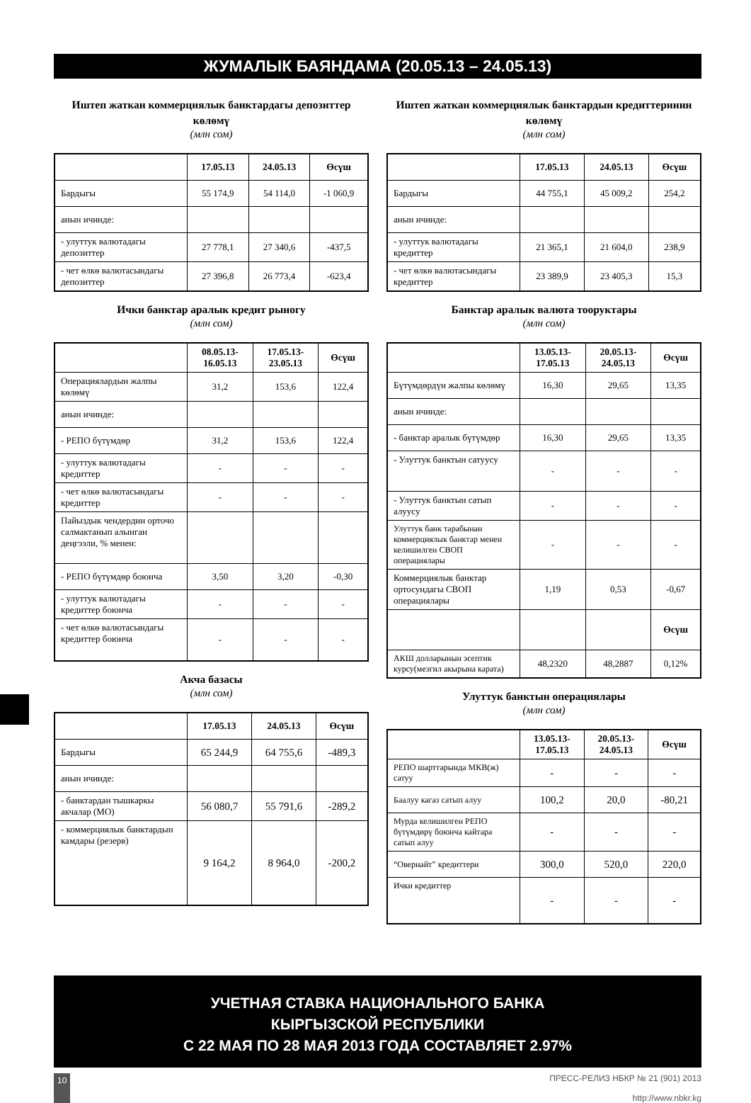ЖУМАЛЫК БАЯНДАМА (20.05.13 – 24.05.13)
Иштеп жаткан коммерциялык банктардагы депозиттер көлөмү
(млн сом)
| | 17.05.13 | 24.05.13 | Өсүш |
| --- | --- | --- | --- |
| Бардыгы | 55 174,9 | 54 114,0 | -1 060,9 |
| анын ичинде: | | | |
| - улуттук валютадагы депозиттер | 27 778,1 | 27 340,6 | -437,5 |
| - чет өлкө валютасындагы депозиттер | 27 396,8 | 26 773,4 | -623,4 |
Ички банктар аралык кредит рыногу
(млн сом)
| | 08.05.13- 16.05.13 | 17.05.13- 23.05.13 | Өсүш |
| --- | --- | --- | --- |
| Операциялардын жалпы көлөмү | 31,2 | 153,6 | 122,4 |
| анын ичинде: | | | |
| - РЕПО бүтүмдөр | 31,2 | 153,6 | 122,4 |
| - улуттук валютадагы кредиттер | - | - | - |
| - чет өлкө валютасындагы кредиттер | - | - | - |
| Пайыздык чендердин орточо салмактанып алынган деңгээли, % менен: | | | |
| - РЕПО бүтүмдөр боюнча | 3,50 | 3,20 | -0,30 |
| - улуттук валютадагы кредиттер боюнча | - | - | - |
| - чет өлкө валютасындагы кредиттер боюнча | - | - | - |
Акча базасы
(млн сом)
| | 17.05.13 | 24.05.13 | Өсүш |
| --- | --- | --- | --- |
| Бардыгы | 65 244,9 | 64 755,6 | -489,3 |
| анын ичинде: | | | |
| - банктардан тышкаркы акчалар (МО) | 56 080,7 | 55 791,6 | -289,2 |
| - коммерциялык банктардын камдары (резерв) | 9 164,2 | 8 964,0 | -200,2 |
Иштеп жаткан коммерциялык банктардын кредиттеринин көлөмү
(млн сом)
| | 17.05.13 | 24.05.13 | Өсүш |
| --- | --- | --- | --- |
| Бардыгы | 44 755,1 | 45 009,2 | 254,2 |
| анын ичинде: | | | |
| - улуттук валютадагы кредиттер | 21 365,1 | 21 604,0 | 238,9 |
| - чет өлкө валютасындагы кредиттер | 23 389,9 | 23 405,3 | 15,3 |
Банктар аралык валюта тооруктары
(млн сом)
| | 13.05.13- 17.05.13 | 20.05.13- 24.05.13 | Өсүш |
| --- | --- | --- | --- |
| Бүтүмдөрдүн жалпы көлөмү | 16,30 | 29,65 | 13,35 |
| анын ичинде: | | | |
| - банктар аралык бүтүмдөр | 16,30 | 29,65 | 13,35 |
| - Улуттук банктын сатуусу | - | - | - |
| - Улуттук банктын сатып алуусу | - | - | - |
| Улуттук банк тарабынан коммерциялык банктар менен келишилген СВОП операциялары | - | - | - |
| Коммерциялык банктар ортосундагы СВОП операциялары | 1,19 | 0,53 | -0,67 |
| | | | Өсүш |
| АКШ долларынын эсептик курсу(мезгил акырына карата) | 48,2320 | 48,2887 | 0,12% |
Улуттук банктын операциялары
(млн сом)
| | 13.05.13- 17.05.13 | 20.05.13- 24.05.13 | Өсүш |
| --- | --- | --- | --- |
| РЕПО шарттарында МКВ(ж) сатуу | - | - | - |
| Баалуу кагаз сатып алуу | 100,2 | 20,0 | -80,21 |
| Мурда келишилген РЕПО бүтүмдөрү боюнча кайтара сатып алуу | - | - | - |
| “Овернайт” кредиттери | 300,0 | 520,0 | 220,0 |
| Ички кредиттер | - | - | - |
УЧЕТНАЯ СТАВКА НАЦИОНАЛЬНОГО БАНКА
КЫРГЫЗСКОЙ РЕСПУБЛИКИ
С 22 МАЯ ПО 28 МАЯ 2013 ГОДА СОСТАВЛЯЕТ 2.97%
10 ПРЕСС-РЕЛИЗ НБКР № 21 (901) 2013
http://www.nbkr.kg